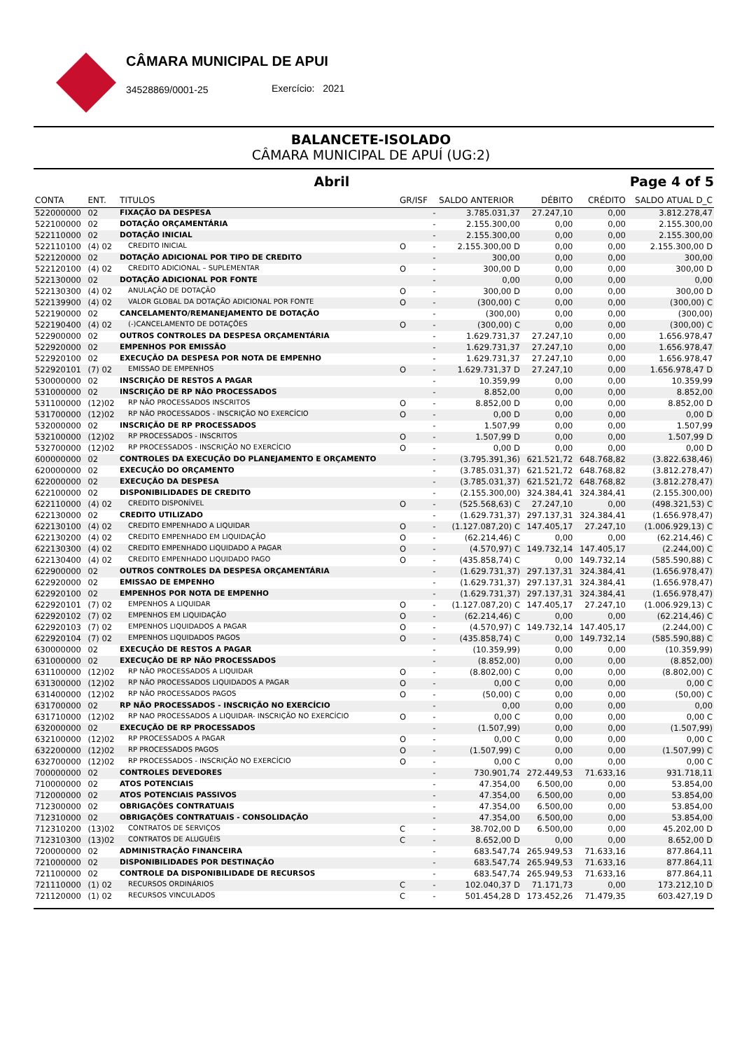CÂMARA MUNICIPAL DE APUI
34528869/0001-25 Exercício: 2021
BALANCETE-ISOLADO
CÂMARA MUNICIPAL DE APUÍ (UG:2)
Abril Page 4 of 5
| CONTA | ENT. | TITULOS | GR/ISF | | SALDO ANTERIOR | DÉBITO | CRÉDITO | SALDO ATUAL D_C |
| --- | --- | --- | --- | --- | --- | --- | --- | --- |
| 522000000 | 02 | FIXAÇÃO DA DESPESA | | - | 3.785.031,37 | 27.247,10 | 0,00 | 3.812.278,47 |
| 522100000 | 02 | DOTAÇÃO ORÇAMENTÁRIA | | - | 2.155.300,00 | 0,00 | 0,00 | 2.155.300,00 |
| 522110000 | 02 | DOTAÇÃO INICIAL | | - | 2.155.300,00 | 0,00 | 0,00 | 2.155.300,00 |
| 522110100 | (4) 02 | CREDITO INICIAL | O | - | 2.155.300,00 D | 0,00 | 0,00 | 2.155.300,00 D |
| 522120000 | 02 | DOTAÇÃO ADICIONAL POR TIPO DE CREDITO | | - | 300,00 | 0,00 | 0,00 | 300,00 |
| 522120100 | (4) 02 | CREDITO ADICIONAL – SUPLEMENTAR | O | - | 300,00 D | 0,00 | 0,00 | 300,00 D |
| 522130000 | 02 | DOTAÇÃO ADICIONAL POR FONTE | | - | 0,00 | 0,00 | 0,00 | 0,00 |
| 522130300 | (4) 02 | ANULAÇÃO DE DOTAÇÃO | O | - | 300,00 D | 0,00 | 0,00 | 300,00 D |
| 522139900 | (4) 02 | VALOR GLOBAL DA DOTAÇÃO ADICIONAL POR FONTE | O | - | (300,00) C | 0,00 | 0,00 | (300,00) C |
| 522190000 | 02 | CANCELAMENTO/REMANEJAMENTO DE DOTAÇÃO | | - | (300,00) | 0,00 | 0,00 | (300,00) |
| 522190400 | (4) 02 | (-)CANCELAMENTO DE DOTAÇÕES | O | - | (300,00) C | 0,00 | 0,00 | (300,00) C |
| 522900000 | 02 | OUTROS CONTROLES DA DESPESA ORÇAMENTÁRIA | | - | 1.629.731,37 | 27.247,10 | 0,00 | 1.656.978,47 |
| 522920000 | 02 | EMPENHOS POR EMISSÃO | | - | 1.629.731,37 | 27.247,10 | 0,00 | 1.656.978,47 |
| 522920100 | 02 | EXECUÇÃO DA DESPESA POR NOTA DE EMPENHO | | - | 1.629.731,37 | 27.247,10 | 0,00 | 1.656.978,47 |
| 522920101 | (7) 02 | EMISSAO DE EMPENHOS | O | - | 1.629.731,37 D | 27.247,10 | 0,00 | 1.656.978,47 D |
| 530000000 | 02 | INSCRIÇÃO DE RESTOS A PAGAR | | - | 10.359,99 | 0,00 | 0,00 | 10.359,99 |
| 531000000 | 02 | INSCRIÇÃO DE RP NÃO PROCESSADOS | | - | 8.852,00 | 0,00 | 0,00 | 8.852,00 |
| 531100000 | (12)02 | RP NÃO PROCESSADOS INSCRITOS | O | - | 8.852,00 D | 0,00 | 0,00 | 8.852,00 D |
| 531700000 | (12)02 | RP NÃO PROCESSADOS - INSCRIÇÃO NO EXERCÍCIO | O | - | 0,00 D | 0,00 | 0,00 | 0,00 D |
| 532000000 | 02 | INSCRIÇÃO DE RP PROCESSADOS | | - | 1.507,99 | 0,00 | 0,00 | 1.507,99 |
| 532100000 | (12)02 | RP PROCESSADOS - INSCRITOS | O | - | 1.507,99 D | 0,00 | 0,00 | 1.507,99 D |
| 532700000 | (12)02 | RP PROCESSADOS - INSCRIÇÃO NO EXERCÍCIO | O | - | 0,00 D | 0,00 | 0,00 | 0,00 D |
| 600000000 | 02 | CONTROLES DA EXECUÇÃO DO PLANEJAMENTO E ORÇAMENTO | | - | (3.795.391,36) | 621.521,72 | 648.768,82 | (3.822.638,46) |
| 620000000 | 02 | EXECUÇÃO DO ORÇAMENTO | | - | (3.785.031,37) | 621.521,72 | 648.768,82 | (3.812.278,47) |
| 622000000 | 02 | EXECUÇÃO DA DESPESA | | - | (3.785.031,37) | 621.521,72 | 648.768,82 | (3.812.278,47) |
| 622100000 | 02 | DISPONIBILIDADES DE CREDITO | | - | (2.155.300,00) | 324.384,41 | 324.384,41 | (2.155.300,00) |
| 622110000 | (4) 02 | CREDITO DISPONÍVEL | O | - | (525.568,63) C | 27.247,10 | 0,00 | (498.321,53) C |
| 622130000 | 02 | CREDITO UTILIZADO | | - | (1.629.731,37) | 297.137,31 | 324.384,41 | (1.656.978,47) |
| 622130100 | (4) 02 | CREDITO EMPENHADO A LIQUIDAR | O | - | (1.127.087,20) C | 147.405,17 | 27.247,10 | (1.006.929,13) C |
| 622130200 | (4) 02 | CREDITO EMPENHADO EM LIQUIDAÇÃO | O | - | (62.214,46) C | 0,00 | 0,00 | (62.214,46) C |
| 622130300 | (4) 02 | CREDITO EMPENHADO LIQUIDADO A PAGAR | O | - | (4.570,97) C | 149.732,14 | 147.405,17 | (2.244,00) C |
| 622130400 | (4) 02 | CREDITO EMPENHADO LIQUIDADO PAGO | O | - | (435.858,74) C | 0,00 | 149.732,14 | (585.590,88) C |
| 622900000 | 02 | OUTROS CONTROLES DA DESPESA ORÇAMENTÁRIA | | - | (1.629.731,37) | 297.137,31 | 324.384,41 | (1.656.978,47) |
| 622920000 | 02 | EMISSAO DE EMPENHO | | - | (1.629.731,37) | 297.137,31 | 324.384,41 | (1.656.978,47) |
| 622920100 | 02 | EMPENHOS POR NOTA DE EMPENHO | | - | (1.629.731,37) | 297.137,31 | 324.384,41 | (1.656.978,47) |
| 622920101 | (7) 02 | EMPENHOS A LIQUIDAR | O | - | (1.127.087,20) C | 147.405,17 | 27.247,10 | (1.006.929,13) C |
| 622920102 | (7) 02 | EMPENHOS EM LIQUIDAÇÃO | O | - | (62.214,46) C | 0,00 | 0,00 | (62.214,46) C |
| 622920103 | (7) 02 | EMPENHOS LIQUIDADOS A PAGAR | O | - | (4.570,97) C | 149.732,14 | 147.405,17 | (2.244,00) C |
| 622920104 | (7) 02 | EMPENHOS LIQUIDADOS PAGOS | O | - | (435.858,74) C | 0,00 | 149.732,14 | (585.590,88) C |
| 630000000 | 02 | EXECUÇÃO DE RESTOS A PAGAR | | - | (10.359,99) | 0,00 | 0,00 | (10.359,99) |
| 631000000 | 02 | EXECUÇÃO DE RP NÃO PROCESSADOS | | - | (8.852,00) | 0,00 | 0,00 | (8.852,00) |
| 631100000 | (12)02 | RP NÃO PROCESSADOS A LIQUIDAR | O | - | (8.802,00) C | 0,00 | 0,00 | (8.802,00) C |
| 631300000 | (12)02 | RP NÃO PROCESSADOS LIQUIDADOS A PAGAR | O | - | 0,00 C | 0,00 | 0,00 | 0,00 C |
| 631400000 | (12)02 | RP NÃO PROCESSADOS PAGOS | O | - | (50,00) C | 0,00 | 0,00 | (50,00) C |
| 631700000 | 02 | RP NÃO PROCESSADOS - INSCRIÇÃO NO EXERCÍCIO | | - | 0,00 | 0,00 | 0,00 | 0,00 |
| 631710000 | (12)02 | RP NAO PROCESSADOS A LIQUIDAR- INSCRIÇÃO NO EXERCÍCIO | O | - | 0,00 C | 0,00 | 0,00 | 0,00 C |
| 632000000 | 02 | EXECUÇÃO DE RP PROCESSADOS | | - | (1.507,99) | 0,00 | 0,00 | (1.507,99) |
| 632100000 | (12)02 | RP PROCESSADOS A PAGAR | O | - | 0,00 C | 0,00 | 0,00 | 0,00 C |
| 632200000 | (12)02 | RP PROCESSADOS PAGOS | O | - | (1.507,99) C | 0,00 | 0,00 | (1.507,99) C |
| 632700000 | (12)02 | RP PROCESSADOS - INSCRIÇÃO NO EXERCÍCIO | O | - | 0,00 C | 0,00 | 0,00 | 0,00 C |
| 700000000 | 02 | CONTROLES DEVEDORES | | - | 730.901,74 | 272.449,53 | 71.633,16 | 931.718,11 |
| 710000000 | 02 | ATOS POTENCIAIS | | - | 47.354,00 | 6.500,00 | 0,00 | 53.854,00 |
| 712000000 | 02 | ATOS POTENCIAIS PASSIVOS | | - | 47.354,00 | 6.500,00 | 0,00 | 53.854,00 |
| 712300000 | 02 | OBRIGAÇÕES CONTRATUAIS | | - | 47.354,00 | 6.500,00 | 0,00 | 53.854,00 |
| 712310000 | 02 | OBRIGAÇÕES CONTRATUAIS - CONSOLIDAÇÃO | | - | 47.354,00 | 6.500,00 | 0,00 | 53.854,00 |
| 712310200 | (13)02 | CONTRATOS DE SERVIÇOS | C | - | 38.702,00 D | 6.500,00 | 0,00 | 45.202,00 D |
| 712310300 | (13)02 | CONTRATOS DE ALUGUÉIS | C | - | 8.652,00 D | 0,00 | 0,00 | 8.652,00 D |
| 720000000 | 02 | ADMINISTRAÇÃO FINANCEIRA | | - | 683.547,74 | 265.949,53 | 71.633,16 | 877.864,11 |
| 721000000 | 02 | DISPONIBILIDADES POR DESTINAÇÃO | | - | 683.547,74 | 265.949,53 | 71.633,16 | 877.864,11 |
| 721100000 | 02 | CONTROLE DA DISPONIBILIDADE DE RECURSOS | | - | 683.547,74 | 265.949,53 | 71.633,16 | 877.864,11 |
| 721110000 | (1) 02 | RECURSOS ORDINÁRIOS | C | - | 102.040,37 D | 71.171,73 | 0,00 | 173.212,10 D |
| 721120000 | (1) 02 | RECURSOS VINCULADOS | C | - | 501.454,28 D | 173.452,26 | 71.479,35 | 603.427,19 D |